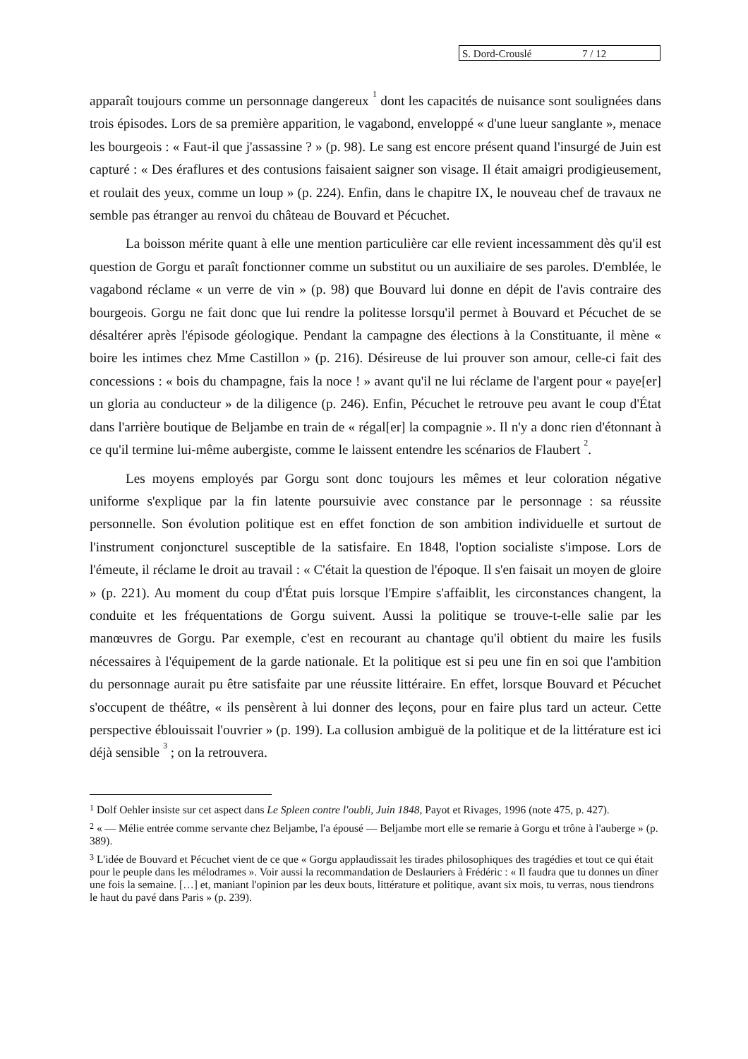S. Dord-Crouslé 7 / 12
apparaît toujours comme un personnage dangereux <sup>1</sup> dont les capacités de nuisance sont soulignées dans trois épisodes. Lors de sa première apparition, le vagabond, enveloppé « d'une lueur sanglante », menace les bourgeois : « Faut-il que j'assassine ? » (p. 98). Le sang est encore présent quand l'insurgé de Juin est capturé : « Des éraflures et des contusions faisaient saigner son visage. Il était amaigri prodigieusement, et roulait des yeux, comme un loup » (p. 224). Enfin, dans le chapitre IX, le nouveau chef de travaux ne semble pas étranger au renvoi du château de Bouvard et Pécuchet.
La boisson mérite quant à elle une mention particulière car elle revient incessamment dès qu'il est question de Gorgu et paraît fonctionner comme un substitut ou un auxiliaire de ses paroles. D'emblée, le vagabond réclame « un verre de vin » (p. 98) que Bouvard lui donne en dépit de l'avis contraire des bourgeois. Gorgu ne fait donc que lui rendre la politesse lorsqu'il permet à Bouvard et Pécuchet de se désaltérer après l'épisode géologique. Pendant la campagne des élections à la Constituante, il mène « boire les intimes chez Mme Castillon » (p. 216). Désireuse de lui prouver son amour, celle-ci fait des concessions : « bois du champagne, fais la noce ! » avant qu'il ne lui réclame de l'argent pour « paye[er] un gloria au conducteur » de la diligence (p. 246). Enfin, Pécuchet le retrouve peu avant le coup d'État dans l'arrière boutique de Beljambe en train de « régal[er] la compagnie ». Il n'y a donc rien d'étonnant à ce qu'il termine lui-même aubergiste, comme le laissent entendre les scénarios de Flaubert <sup>2</sup>.
Les moyens employés par Gorgu sont donc toujours les mêmes et leur coloration négative uniforme s'explique par la fin latente poursuivie avec constance par le personnage : sa réussite personnelle. Son évolution politique est en effet fonction de son ambition individuelle et surtout de l'instrument conjoncturel susceptible de la satisfaire. En 1848, l'option socialiste s'impose. Lors de l'émeute, il réclame le droit au travail : « C'était la question de l'époque. Il s'en faisait un moyen de gloire » (p. 221). Au moment du coup d'État puis lorsque l'Empire s'affaiblit, les circonstances changent, la conduite et les fréquentations de Gorgu suivent. Aussi la politique se trouve-t-elle salie par les manœuvres de Gorgu. Par exemple, c'est en recourant au chantage qu'il obtient du maire les fusils nécessaires à l'équipement de la garde nationale. Et la politique est si peu une fin en soi que l'ambition du personnage aurait pu être satisfaite par une réussite littéraire. En effet, lorsque Bouvard et Pécuchet s'occupent de théâtre, « ils pensèrent à lui donner des leçons, pour en faire plus tard un acteur. Cette perspective éblouissait l'ouvrier » (p. 199). La collusion ambiguë de la politique et de la littérature est ici déjà sensible <sup>3</sup> ; on la retrouvera.
<sup>1</sup> Dolf Oehler insiste sur cet aspect dans Le Spleen contre l'oubli, Juin 1848, Payot et Rivages, 1996 (note 475, p. 427).
<sup>2</sup> « — Mélie entrée comme servante chez Beljambe, l'a épousé — Beljambe mort elle se remarie à Gorgu et trône à l'auberge » (p. 389).
<sup>3</sup> L'idée de Bouvard et Pécuchet vient de ce que « Gorgu applaudissait les tirades philosophiques des tragédies et tout ce qui était pour le peuple dans les mélodrames ». Voir aussi la recommandation de Deslauriers à Frédéric : « Il faudra que tu donnes un dîner une fois la semaine. […] et, maniant l'opinion par les deux bouts, littérature et politique, avant six mois, tu verras, nous tiendrons le haut du pavé dans Paris » (p. 239).